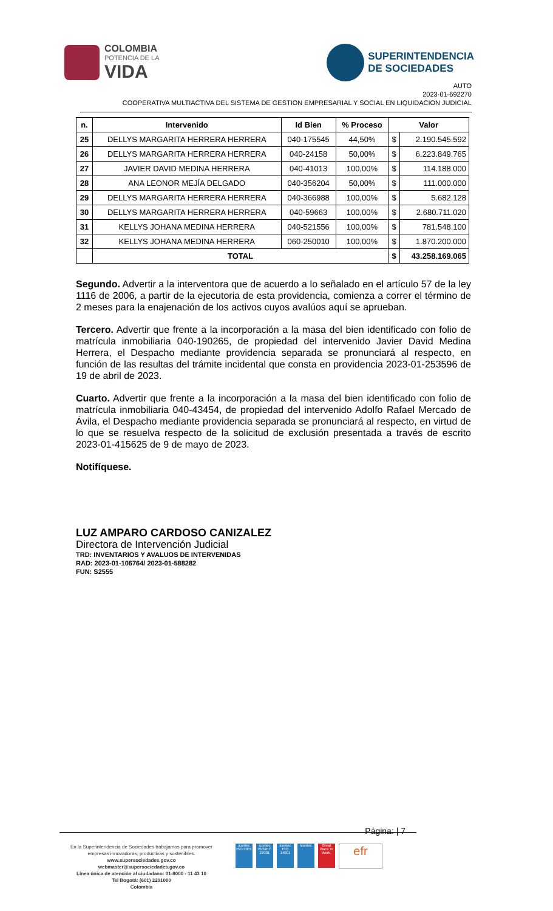COLOMBIA
POTENCIA DE LA
VIDA
SUPERINTENDENCIA
DE SOCIEDADES
AUTO
2023-01-692270
COOPERATIVA MULTIACTIVA DEL SISTEMA DE GESTION EMPRESARIAL Y SOCIAL EN LIQUIDACION JUDICIAL
| n. | Intervenido | Id Bien | % Proceso | Valor | |
| --- | --- | --- | --- | --- | --- |
| 25 | DELLYS MARGARITA HERRERA HERRERA | 040-175545 | 44,50% | $ | 2.190.545.592 |
| 26 | DELLYS MARGARITA HERRERA HERRERA | 040-24158 | 50,00% | $ | 6.223.849.765 |
| 27 | JAVIER DAVID MEDINA HERRERA | 040-41013 | 100,00% | $ | 114.188.000 |
| 28 | ANA LEONOR MEJÍA DELGADO | 040-356204 | 50,00% | $ | 111.000.000 |
| 29 | DELLYS MARGARITA HERRERA HERRERA | 040-366988 | 100,00% | $ | 5.682.128 |
| 30 | DELLYS MARGARITA HERRERA HERRERA | 040-59663 | 100,00% | $ | 2.680.711.020 |
| 31 | KELLYS JOHANA MEDINA HERRERA | 040-521556 | 100,00% | $ | 781.548.100 |
| 32 | KELLYS JOHANA MEDINA HERRERA | 060-250010 | 100,00% | $ | 1.870.200.000 |
| | TOTAL | | | $ | 43.258.169.065 |
Segundo. Advertir a la interventora que de acuerdo a lo señalado en el artículo 57 de la ley 1116 de 2006, a partir de la ejecutoria de esta providencia, comienza a correr el término de 2 meses para la enajenación de los activos cuyos avalúos aquí se aprueban.
Tercero. Advertir que frente a la incorporación a la masa del bien identificado con folio de matrícula inmobiliaria 040-190265, de propiedad del intervenido Javier David Medina Herrera, el Despacho mediante providencia separada se pronunciará al respecto, en función de las resultas del trámite incidental que consta en providencia 2023-01-253596 de 19 de abril de 2023.
Cuarto. Advertir que frente a la incorporación a la masa del bien identificado con folio de matrícula inmobiliaria 040-43454, de propiedad del intervenido Adolfo Rafael Mercado de Ávila, el Despacho mediante providencia separada se pronunciará al respecto, en virtud de lo que se resuelva respecto de la solicitud de exclusión presentada a través de escrito 2023-01-415625 de 9 de mayo de 2023.
Notifíquese.
LUZ AMPARO CARDOSO CANIZALEZ
Directora de Intervención Judicial
TRD: INVENTARIOS Y AVALUOS DE INTERVENIDAS
RAD: 2023-01-106764/ 2023-01-588282
FUN: S2555
Página: | 7
En la Superintendencia de Sociedades trabajamos para promover empresas innovadoras, productivas y sostenibles.
www.supersociedades.gov.co
webmaster@supersociedades.gov.co
Línea única de atención al ciudadano: 01-8000 - 11 43 10
Tel Bogotá: (601) 2201000
Colombia
icontec ISO 9001
icontec ISO/IEC 27001
icontec ISO 14001
icontec Great Place To Work.
efr